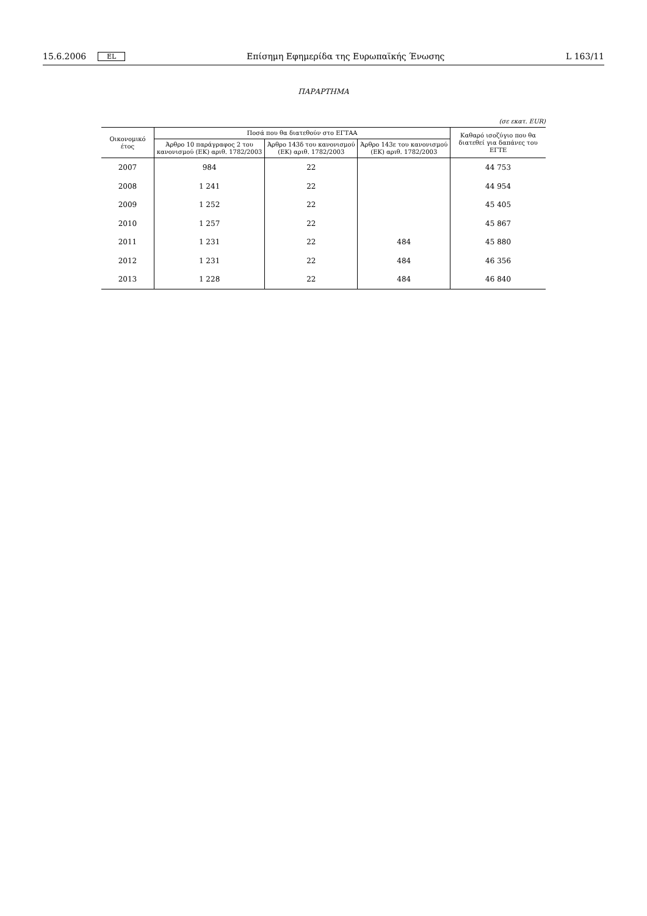15.6.2006 EL Επίσημη Εφημερίδα της Ευρωπαϊκής Ένωσης L 163/11
ΠΑΡΑΡΤΗΜΑ
(σε εκατ. EUR)
| Οικονομικό έτος | Ποσά που θα διατεθούν στο ΕΓΤΑΑ | | | Καθαρό ισοζύγιο που θα διατεθεί για δαπάνες του ΕΓΤΕ |
| --- | --- | --- | --- | --- |
| | Άρθρο 10 παράγραφος 2 του κανονισμού (ΕΚ) αριθ. 1782/2003 | Άρθρο 143δ του κανονισμού (ΕΚ) αριθ. 1782/2003 | Άρθρο 143ε του κανονισμού (ΕΚ) αριθ. 1782/2003 | |
| 2007 | 984 | 22 | | 44 753 |
| 2008 | 1 241 | 22 | | 44 954 |
| 2009 | 1 252 | 22 | | 45 405 |
| 2010 | 1 257 | 22 | | 45 867 |
| 2011 | 1 231 | 22 | 484 | 45 880 |
| 2012 | 1 231 | 22 | 484 | 46 356 |
| 2013 | 1 228 | 22 | 484 | 46 840 |